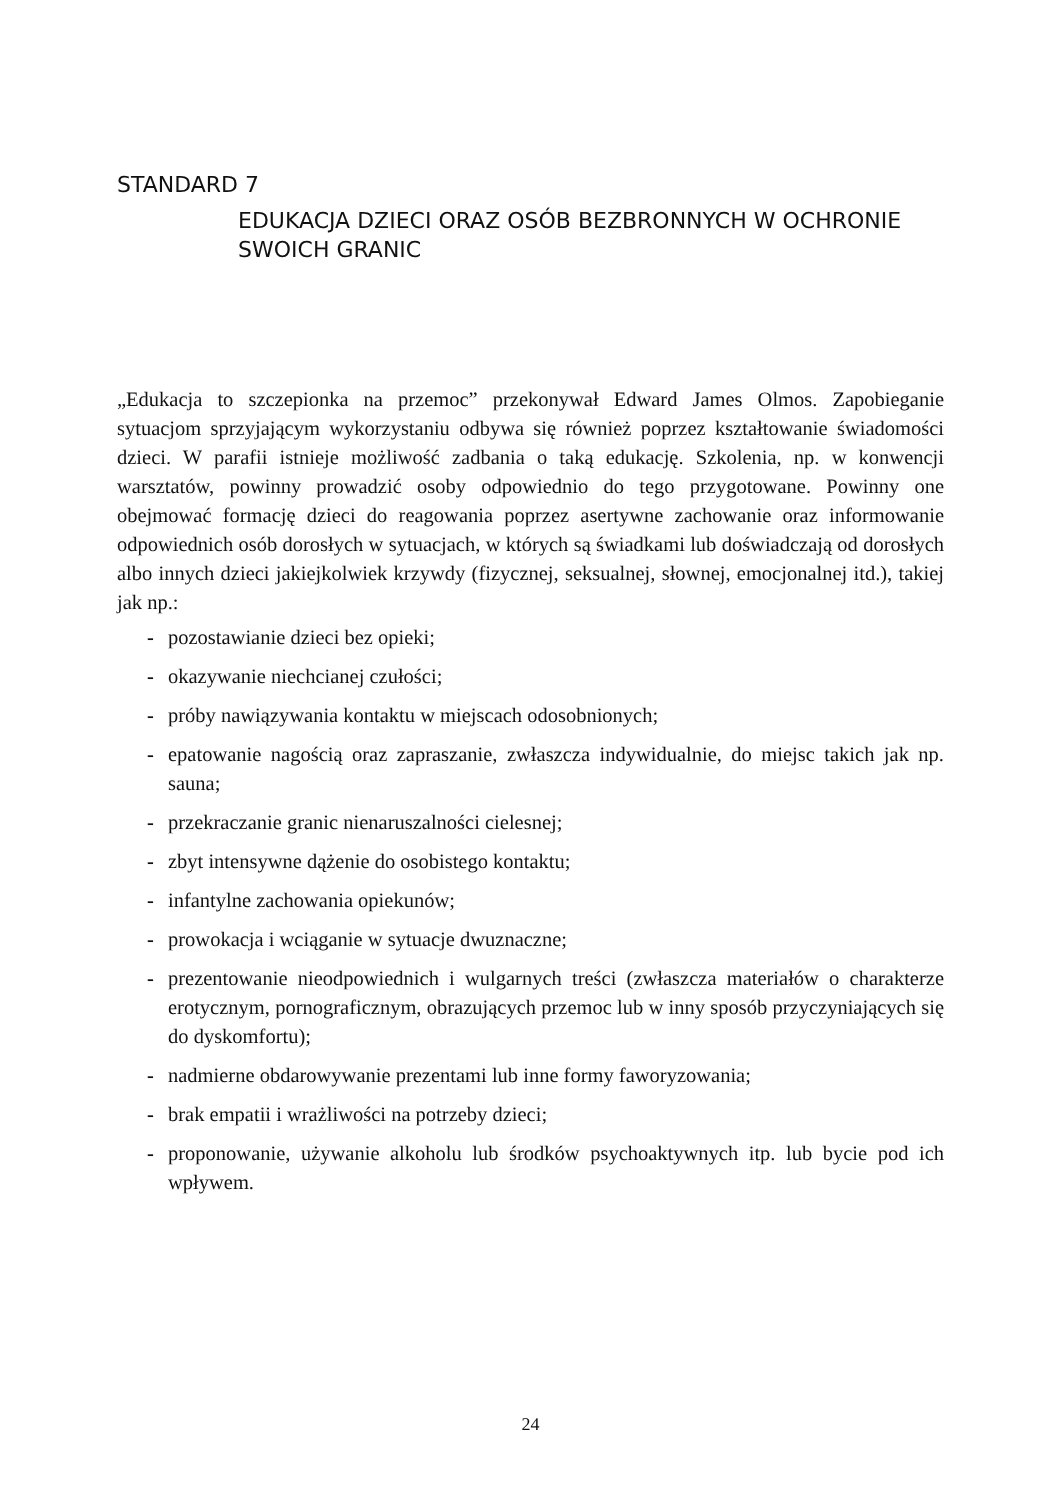STANDARD 7
EDUKACJA DZIECI ORAZ OSÓB BEZBRONNYCH W OCHRONIE SWOICH GRANIC
„Edukacja to szczepionka na przemoc” przekonywał Edward James Olmos. Zapobiega­nie sytuacjom sprzyjającym wykorzystaniu odbywa się również poprzez kształtowanie świadomości dzieci. W parafii istnieje możliwość zadbania o taką edukację. Szkolenia, np. w konwencji warsztatów, powinny prowadzić osoby odpowiednio do tego przy­gotowane. Powinny one obejmować formację dzieci do reagowania poprzez asertywne zachowanie oraz informowanie odpowiednich osób dorosłych w sytuacjach, w których są świadkami lub doświadczają od dorosłych albo innych dzieci jakiejkolwiek krzywdy (fizycznej, seksualnej, słownej, emocjonalnej itd.), takiej jak np.:
- pozostawianie dzieci bez opieki;
- okazywanie niechcianej czułości;
- próby nawiązywania kontaktu w miejscach odosobnionych;
- epatowanie nagością oraz zapraszanie, zwłaszcza indywidualnie, do miejsc takich jak np. sauna;
- przekraczanie granic nienaruszalności cielesnej;
- zbyt intensywne dążenie do osobistego kontaktu;
- infantylne zachowania opiekunów;
- prowokacja i wciąganie w sytuacje dwuznaczne;
- prezentowanie nieodpowiednich i wulgarnych treści (zwłaszcza materiałów o cha­rakterze erotycznym, pornograficznym, obrazujących przemoc lub w inny sposób przyczyniających się do dyskomfortu);
- nadmierne obdarowywanie prezentami lub inne formy faworyzowania;
- brak empatii i wrażliwości na potrzeby dzieci;
- proponowanie, używanie alkoholu lub środków psychoaktywnych itp. lub bycie pod ich wpływem.
24